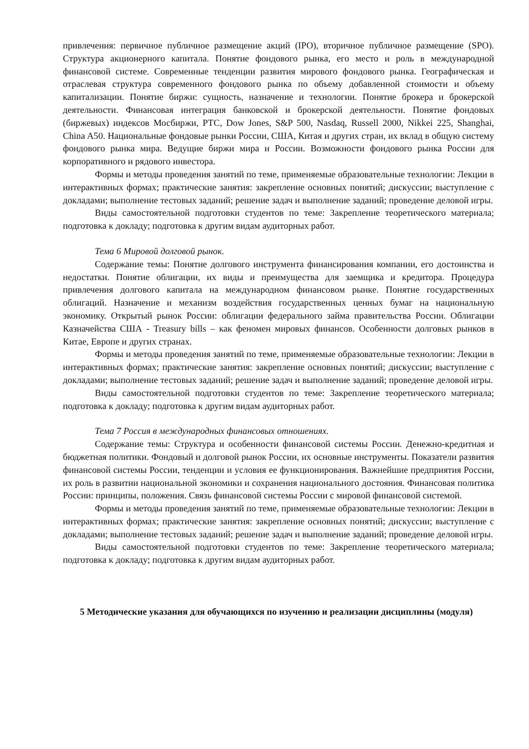привлечения: первичное публичное размещение акций (IPO), вторичное публичное размещение (SPO). Структура акционерного капитала. Понятие фондового рынка, его место и роль в международной финансовой системе. Современные тенденции развития мирового фондового рынка. Географическая и отраслевая структура современного фондового рынка по объему добавленной стоимости и объему капитализации. Понятие биржи: сущность, назначение и технологии. Понятие брокера и брокерской деятельности. Финансовая интеграция банковской и брокерской деятельности. Понятие фондовых (биржевых) индексов Мосбиржи, РТС, Dow Jones, S&P 500, Nasdaq, Russell 2000, Nikkei 225, Shanghai, China A50. Национальные фондовые рынки России, США, Китая и других стран, их вклад в общую систему фондового рынка мира. Ведущие биржи мира и России. Возможности фондового рынка России для корпоративного и рядового инвестора.
Формы и методы проведения занятий по теме, применяемые образовательные технологии: Лекции в интерактивных формах; практические занятия: закрепление основных понятий; дискуссии; выступление с докладами; выполнение тестовых заданий; решение задач и выполнение заданий; проведение деловой игры.
Виды самостоятельной подготовки студентов по теме: Закрепление теоретического материала; подготовка к докладу; подготовка к другим видам аудиторных работ.
Тема 6 Мировой долговой рынок.
Содержание темы: Понятие долгового инструмента финансирования компании, его достоинства и недостатки. Понятие облигации, их виды и преимущества для заемщика и кредитора. Процедура привлечения долгового капитала на международном финансовом рынке. Понятие государственных облигаций. Назначение и механизм воздействия государственных ценных бумаг на национальную экономику. Открытый рынок России: облигации федерального займа правительства России. Облигации Казначейства США - Treasury bills – как феномен мировых финансов. Особенности долговых рынков в Китае, Европе и других странах.
Формы и методы проведения занятий по теме, применяемые образовательные технологии: Лекции в интерактивных формах; практические занятия: закрепление основных понятий; дискуссии; выступление с докладами; выполнение тестовых заданий; решение задач и выполнение заданий; проведение деловой игры.
Виды самостоятельной подготовки студентов по теме: Закрепление теоретического материала; подготовка к докладу; подготовка к другим видам аудиторных работ.
Тема 7 Россия в международных финансовых отношениях.
Содержание темы: Структура и особенности финансовой системы России. Денежно-кредитная и бюджетная политики. Фондовый и долговой рынок России, их основные инструменты. Показатели развития финансовой системы России, тенденции и условия ее функционирования. Важнейшие предприятия России, их роль в развитии национальной экономики и сохранения национального достояния. Финансовая политика России: принципы, положения. Связь финансовой системы России с мировой финансовой системой.
Формы и методы проведения занятий по теме, применяемые образовательные технологии: Лекции в интерактивных формах; практические занятия: закрепление основных понятий; дискуссии; выступление с докладами; выполнение тестовых заданий; решение задач и выполнение заданий; проведение деловой игры.
Виды самостоятельной подготовки студентов по теме: Закрепление теоретического материала; подготовка к докладу; подготовка к другим видам аудиторных работ.
5 Методические указания для обучающихся по изучению и реализации дисциплины (модуля)